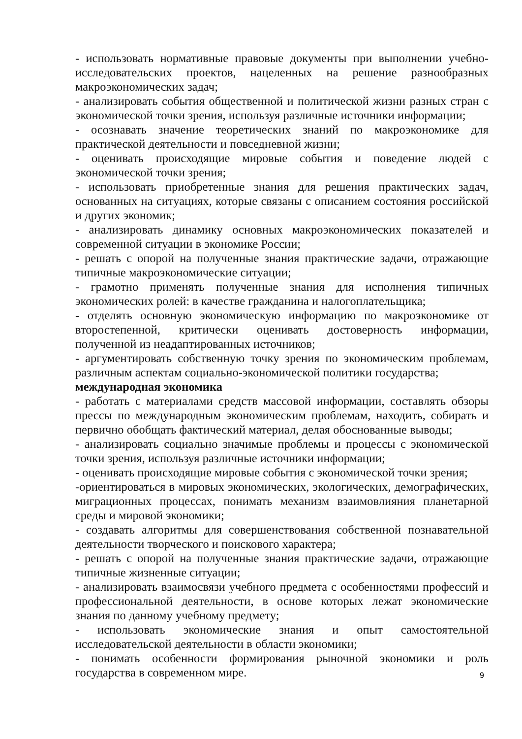- использовать нормативные правовые документы при выполнении учебно-исследовательских проектов, нацеленных на решение разнообразных макроэкономических задач;
- анализировать события общественной и политической жизни разных стран с экономической точки зрения, используя различные источники информации;
- осознавать значение теоретических знаний по макроэкономике для практической деятельности и повседневной жизни;
- оценивать происходящие мировые события и поведение людей с экономической точки зрения;
- использовать приобретенные знания для решения практических задач, основанных на ситуациях, которые связаны с описанием состояния российской и других экономик;
- анализировать динамику основных макроэкономических показателей и современной ситуации в экономике России;
- решать с опорой на полученные знания практические задачи, отражающие типичные макроэкономические ситуации;
- грамотно применять полученные знания для исполнения типичных экономических ролей: в качестве гражданина и налогоплательщика;
- отделять основную экономическую информацию по макроэкономике от второстепенной, критически оценивать достоверность информации, полученной из неадаптированных источников;
- аргументировать собственную точку зрения по экономическим проблемам, различным аспектам социально-экономической политики государства;
международная экономика
- работать с материалами средств массовой информации, составлять обзоры прессы по международным экономическим проблемам, находить, собирать и первично обобщать фактический материал, делая обоснованные выводы;
- анализировать социально значимые проблемы и процессы с экономической точки зрения, используя различные источники информации;
- оценивать происходящие мировые события с экономической точки зрения;
-ориентироваться в мировых экономических, экологических, демографических, миграционных процессах, понимать механизм взаимовлияния планетарной среды и мировой экономики;
- создавать алгоритмы для совершенствования собственной познавательной деятельности творческого и поискового характера;
- решать с опорой на полученные знания практические задачи, отражающие типичные жизненные ситуации;
- анализировать взаимосвязи учебного предмета с особенностями профессий и профессиональной деятельности, в основе которых лежат экономические знания по данному учебному предмету;
- использовать экономические знания и опыт самостоятельной исследовательской деятельности в области экономики;
- понимать особенности формирования рыночной экономики и роль государства в современном мире.
9